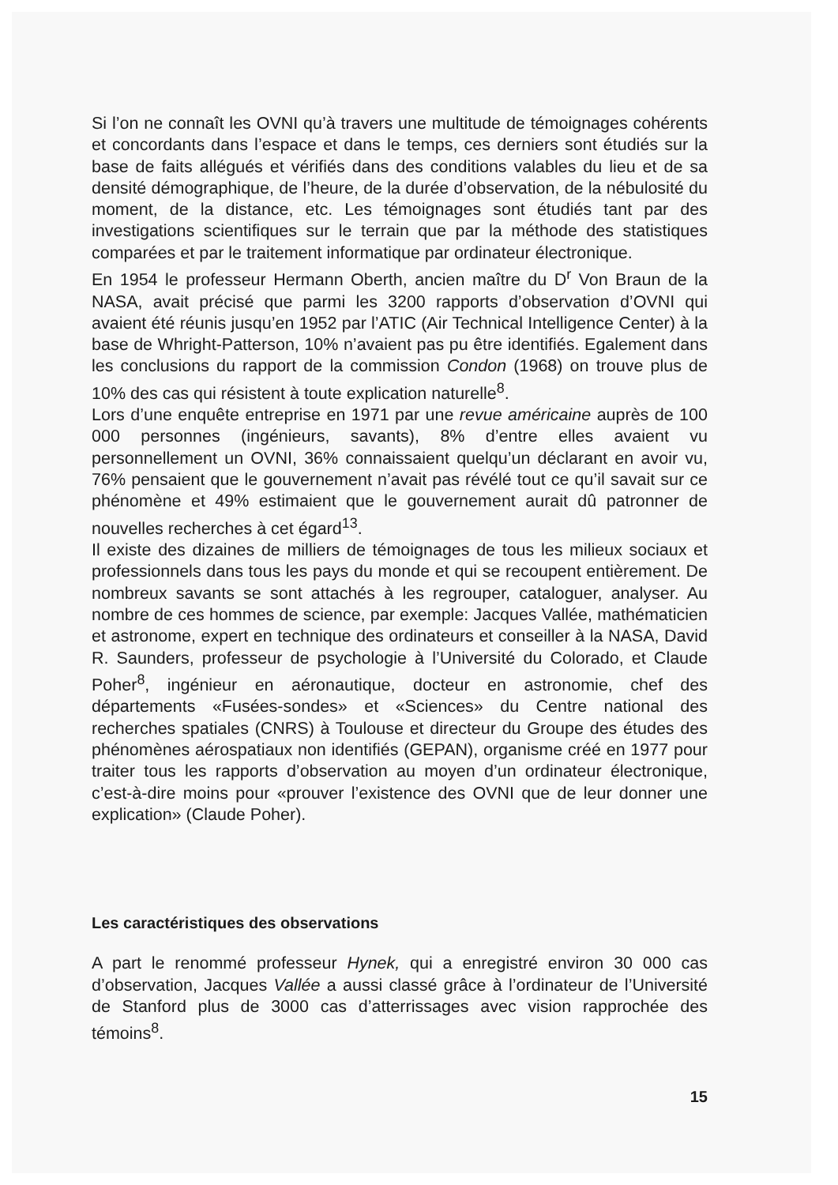Si l’on ne connaît les OVNI qu’à travers une multitude de témoignages cohérents et concordants dans l’espace et dans le temps, ces derniers sont étudiés sur la base de faits allégués et vérifiés dans des conditions valables du lieu et de sa densité démographique, de l’heure, de la durée d’observation, de la nébulosité du moment, de la distance, etc. Les témoignages sont étudiés tant par des investigations scientifiques sur le terrain que par la méthode des statistiques comparées et par le traitement informatique par ordinateur électronique.
En 1954 le professeur Hermann Oberth, ancien maître du D<sup>r</sup> Von Braun de la NASA, avait précisé que parmi les 3200 rapports d’observation d’OVNI qui avaient été réunis jusqu’en 1952 par l’ATIC (Air Technical Intelligence Center) à la base de Whright-Patterson, 10% n’avaient pas pu être identifiés. Egalement dans les conclusions du rapport de la commission Condon (1968) on trouve plus de 10% des cas qui résistent à toute explication naturelle<sup>8</sup>.
Lors d’une enquête entreprise en 1971 par une revue américaine auprès de 100 000 personnes (ingénieurs, savants), 8% d’entre elles avaient vu personnellement un OVNI, 36% connaissaient quelqu’un déclarant en avoir vu, 76% pensaient que le gouvernement n’avait pas révélé tout ce qu’il savait sur ce phénomène et 49% estimaient que le gouvernement aurait dû patronner de nouvelles recherches à cet égard<sup>13</sup>.
Il existe des dizaines de milliers de témoignages de tous les milieux sociaux et professionnels dans tous les pays du monde et qui se recoupent entièrement. De nombreux savants se sont attachés à les regrouper, cataloguer, analyser. Au nombre de ces hommes de science, par exemple: Jacques Vallée, mathématicien et astronome, expert en technique des ordinateurs et conseiller à la NASA, David R. Saunders, professeur de psychologie à l’Université du Colorado, et Claude Poher<sup>8</sup>, ingénieur en aéronautique, docteur en astronomie, chef des départements «Fusées-sondes» et «Sciences» du Centre national des recherches spatiales (CNRS) à Toulouse et directeur du Groupe des études des phénomènes aérospatiaux non identifiés (GEPAN), organisme créé en 1977 pour traiter tous les rapports d’observation au moyen d’un ordinateur électronique, c’est-à-dire moins pour «prouver l’existence des OVNI que de leur donner une explication» (Claude Poher).
Les caractéristiques des observations
A part le renommé professeur Hynek, qui a enregistré environ 30 000 cas d’observation, Jacques Vallée a aussi classé grâce à l’ordinateur de l’Université de Stanford plus de 3000 cas d’atterrissages avec vision rapprochée des témoins<sup>8</sup>.
15